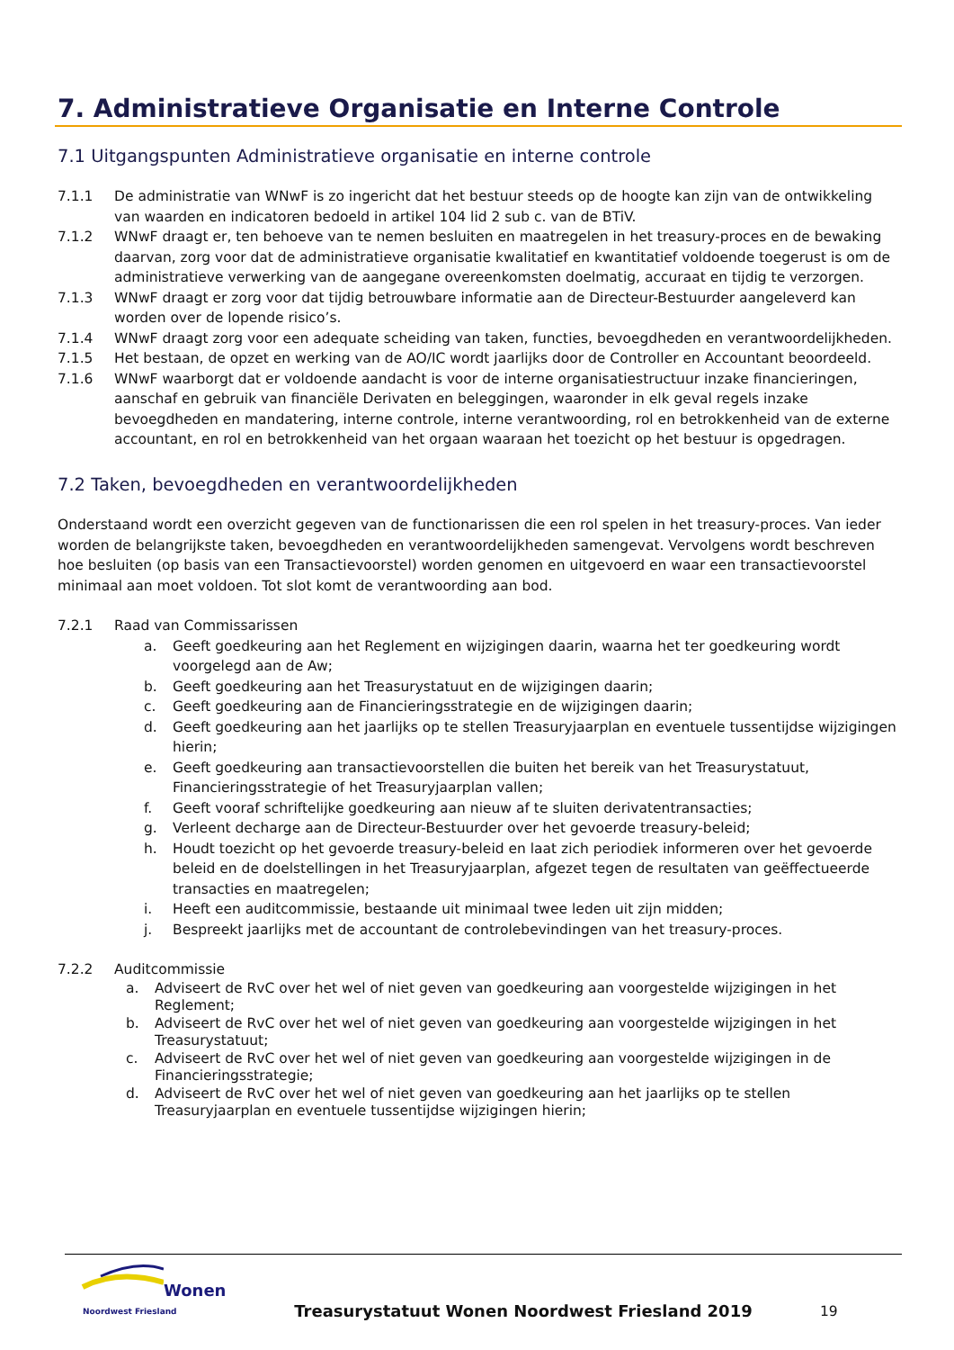7. Administratieve Organisatie en Interne Controle
7.1 Uitgangspunten Administratieve organisatie en interne controle
7.1.1 De administratie van WNwF is zo ingericht dat het bestuur steeds op de hoogte kan zijn van de ontwikkeling van waarden en indicatoren bedoeld in artikel 104 lid 2 sub c. van de BTiV.
7.1.2 WNwF draagt er, ten behoeve van te nemen besluiten en maatregelen in het treasury-proces en de bewaking daarvan, zorg voor dat de administratieve organisatie kwalitatief en kwantitatief voldoende toegerust is om de administratieve verwerking van de aangegane overeenkomsten doelmatig, accuraat en tijdig te verzorgen.
7.1.3 WNwF draagt er zorg voor dat tijdig betrouwbare informatie aan de Directeur-Bestuurder aangeleverd kan worden over de lopende risico’s.
7.1.4 WNwF draagt zorg voor een adequate scheiding van taken, functies, bevoegdheden en verantwoordelijkheden.
7.1.5 Het bestaan, de opzet en werking van de AO/IC wordt jaarlijks door de Controller en Accountant beoordeeld.
7.1.6 WNwF waarborgt dat er voldoende aandacht is voor de interne organisatiestructuur inzake financieringen, aanschaf en gebruik van financiële Derivaten en beleggingen, waaronder in elk geval regels inzake bevoegdheden en mandatering, interne controle, interne verantwoording, rol en betrokkenheid van de externe accountant, en rol en betrokkenheid van het orgaan waaraan het toezicht op het bestuur is opgedragen.
7.2 Taken, bevoegdheden en verantwoordelijkheden
Onderstaand wordt een overzicht gegeven van de functionarissen die een rol spelen in het treasury-proces. Van ieder worden de belangrijkste taken, bevoegdheden en verantwoordelijkheden samengevat. Vervolgens wordt beschreven hoe besluiten (op basis van een Transactievoorstel) worden genomen en uitgevoerd en waar een transactievoorstel minimaal aan moet voldoen. Tot slot komt de verantwoording aan bod.
7.2.1 Raad van Commissarissen
a. Geeft goedkeuring aan het Reglement en wijzigingen daarin, waarna het ter goedkeuring wordt voorgelegd aan de Aw;
b. Geeft goedkeuring aan het Treasurystatuut en de wijzigingen daarin;
c. Geeft goedkeuring aan de Financieringsstrategie en de wijzigingen daarin;
d. Geeft goedkeuring aan het jaarlijks op te stellen Treasuryjaarplan en eventuele tussentijdse wijzigingen hierin;
e. Geeft goedkeuring aan transactievoorstellen die buiten het bereik van het Treasurystatuut, Financieringsstrategie of het Treasuryjaarplan vallen;
f. Geeft vooraf schriftelijke goedkeuring aan nieuw af te sluiten derivatentransacties;
g. Verleent decharge aan de Directeur-Bestuurder over het gevoerde treasury-beleid;
h. Houdt toezicht op het gevoerde treasury-beleid en laat zich periodiek informeren over het gevoerde beleid en de doelstellingen in het Treasuryjaarplan, afgezet tegen de resultaten van geëffectueerde transacties en maatregelen;
i. Heeft een auditcommissie, bestaande uit minimaal twee leden uit zijn midden;
j. Bespreekt jaarlijks met de accountant de controlebevindingen van het treasury-proces.
7.2.2 Auditcommissie
a. Adviseert de RvC over het wel of niet geven van goedkeuring aan voorgestelde wijzigingen in het Reglement;
b. Adviseert de RvC over het wel of niet geven van goedkeuring aan voorgestelde wijzigingen in het Treasurystatuut;
c. Adviseert de RvC over het wel of niet geven van goedkeuring aan voorgestelde wijzigingen in de Financieringsstrategie;
d. Adviseert de RvC over het wel of niet geven van goedkeuring aan het jaarlijks op te stellen Treasuryjaarplan en eventuele tussentijdse wijzigingen hierin;
Wonen
Noordwest Friesland
Treasurystatuut Wonen Noordwest Friesland 2019
19